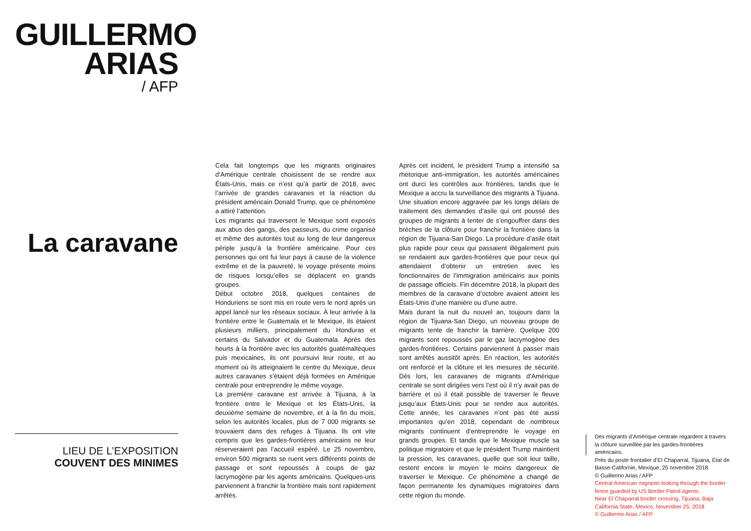GUILLERMO
ARIAS
/ AFP
La caravane
LIEU DE L’EXPOSITION
COUVENT DES MINIMES
Cela fait longtemps que les migrants originaires d’Amérique centrale choisissent de se rendre aux États-Unis, mais ce n’est qu’à partir de 2018, avec l’arrivée de grandes caravanes et la réaction du président américain Donald Trump, que ce phénomène a attiré l’attention.
Les migrants qui traversent le Mexique sont exposés aux abus des gangs, des passeurs, du crime organisé et même des autorités tout au long de leur dangereux périple jusqu’à la frontière américaine. Pour ces personnes qui ont fui leur pays à cause de la violence extrême et de la pauvreté, le voyage présente moins de risques lorsqu’elles se déplacent en grands groupes.
Début octobre 2018, quelques centaines de Honduriens se sont mis en route vers le nord après un appel lancé sur les réseaux sociaux. À leur arrivée à la frontière entre le Guatemala et le Mexique, ils étaient plusieurs milliers, principalement du Honduras et certains du Salvador et du Guatemala. Après des heurts à la frontière avec les autorités guatémaltèques puis mexicaines, ils ont poursuivi leur route, et au moment où ils atteignaient le centre du Mexique, deux autres caravanes s’étaient déjà formées en Amérique centrale pour entreprendre le même voyage.
La première caravane est arrivée à Tijuana, à la frontière entre le Mexique et les États-Unis, la deuxième semaine de novembre, et à la fin du mois, selon les autorités locales, plus de 7 000 migrants se trouvaient dans des refuges à Tijuana. Ils ont vite compris que les gardes-frontières américains ne leur réserveraient pas l’accueil espéré. Le 25 novembre, environ 500 migrants se ruent vers différents points de passage et sont repoussés à coups de gaz lacrymogène par les agents américains. Quelques-uns parviennent à franchir la frontière mais sont rapidement arrêtés.
Après cet incident, le président Trump a intensifié sa rhétorique anti-immigration, les autorités américaines ont durci les contrôles aux frontières, tandis que le Mexique a accru la surveillance des migrants à Tijuana. Une situation encore aggravée par les longs délais de traitement des demandes d’asile qui ont poussé des groupes de migrants à tenter de s’engouffrer dans des brèches de la clôture pour franchir la frontière dans la région de Tijuana-San Diego. La procédure d’asile était plus rapide pour ceux qui passaient illégalement puis se rendaient aux gardes-frontières que pour ceux qui attendaient d’obtenir un entretien avec les fonctionnaires de l’immigration américains aux points de passage officiels. Fin décembre 2018, la plupart des membres de la caravane d’octobre avaient atteint les États-Unis d’une manière ou d’une autre.
Mais durant la nuit du nouvel an, toujours dans la région de Tijuana-San Diego, un nouveau groupe de migrants tente de franchir la barrière. Quelque 200 migrants sont repoussés par le gaz lacrymogène des gardes-frontières. Certains parviennent à passer mais sont arrêtés aussitôt après. En réaction, les autorités ont renforcé et la clôture et les mesures de sécurité. Dès lors, les caravanes de migrants d’Amérique centrale se sont dirigées vers l’est où il n’y avait pas de barrière et où il était possible de traverser le fleuve jusqu’aux États-Unis pour se rendre aux autorités. Cette année, les caravanes n’ont pas été aussi importantes qu’en 2018, cependant de nombreux migrants continuent d’entreprendre le voyage en grands groupes. Et tandis que le Mexique muscle sa politique migratoire et que le président Trump maintient la pression, les caravanes, quelle que soit leur taille, restent encore le moyen le moins dangereux de traverser le Mexique. Ce phénomène a changé de façon permanente les dynamiques migratoires dans cette région du monde.
Des migrants d’Amérique centrale regardent à travers la clôture surveillée par les gardes-frontières américains.
Près du poste frontalier d’El Chaparral, Tijuana, État de Basse-Californie, Mexique, 25 novembre 2018.
© Guillermo Arias / AFP
Central American migrants looking through the border fence guarded by US Border Patrol agents.
Near El Chaparral border crossing, Tijuana, Baja California State, Mexico, November 25, 2018
© Guillermo Arias / AFP